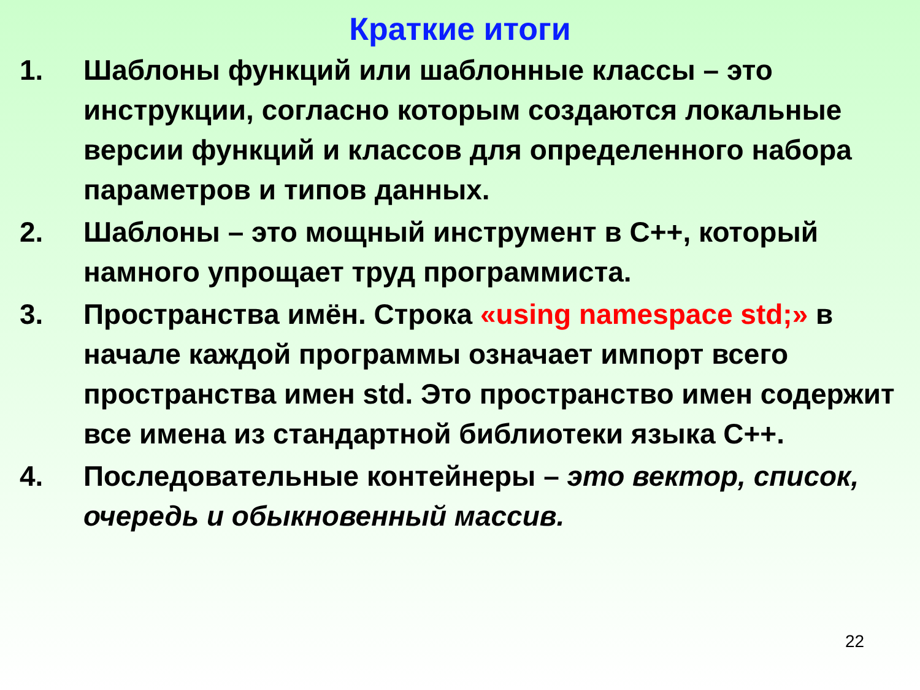Краткие итоги
1. Шаблоны функций или шаблонные классы – это инструкции, согласно которым создаются локальные версии функций и классов для определенного набора параметров и типов данных.
2. Шаблоны – это мощный инструмент в C++, который намного упрощает труд программиста.
3. Пространства имён. Строка «using namespace std;» в начале каждой программы означает импорт всего пространства имен std. Это пространство имен содержит все имена из стандартной библиотеки языка C++.
4. Последовательные контейнеры – это вектор, список, очередь и обыкновенный массив.
22